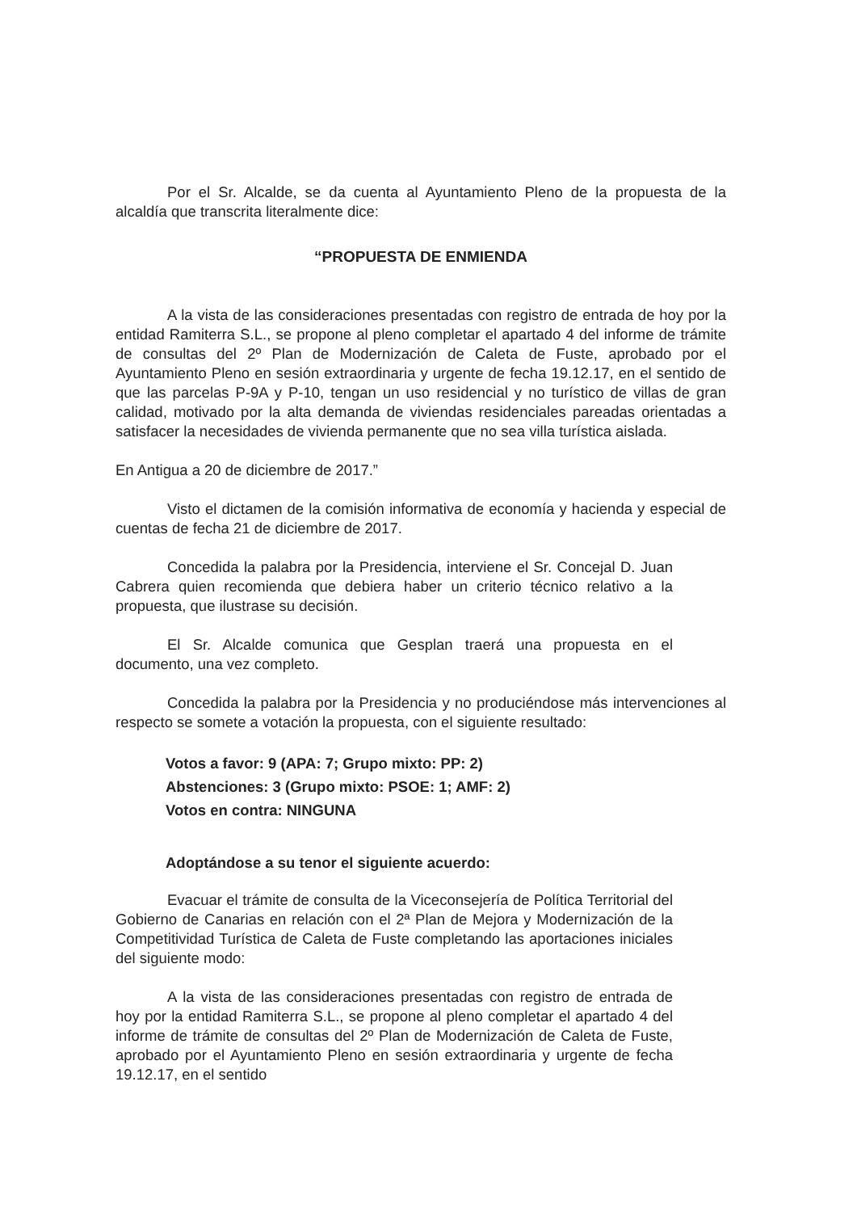Por el Sr. Alcalde, se da cuenta al Ayuntamiento Pleno de la propuesta de la alcaldía que transcrita literalmente dice:
“PROPUESTA DE ENMIENDA
A la vista de las consideraciones presentadas con registro de entrada de hoy por la entidad Ramiterra S.L., se propone al pleno completar el apartado 4 del informe de trámite de consultas del 2º Plan de Modernización de Caleta de Fuste, aprobado por el Ayuntamiento Pleno en sesión extraordinaria y urgente de fecha 19.12.17, en el sentido de que las parcelas P-9A y P-10, tengan un uso residencial y no turístico de villas de gran calidad, motivado por la alta demanda de viviendas residenciales pareadas orientadas a satisfacer la necesidades de vivienda permanente que no sea villa turística aislada.
En Antigua a 20 de diciembre de 2017.”
Visto el dictamen de la comisión informativa de economía y hacienda y especial de cuentas de fecha 21 de diciembre de 2017.
Concedida la palabra por la Presidencia, interviene el Sr. Concejal D. Juan Cabrera quien recomienda que debiera haber un criterio técnico relativo a la propuesta, que ilustrase su decisión.
El Sr. Alcalde comunica que Gesplan traerá una propuesta en el documento, una vez completo.
Concedida la palabra por la Presidencia y no produciéndose más intervenciones al respecto se somete a votación la propuesta, con el siguiente resultado:
Votos a favor: 9 (APA: 7; Grupo mixto: PP: 2)
Abstenciones: 3 (Grupo mixto: PSOE: 1; AMF: 2)
Votos en contra: NINGUNA
Adoptándose a su tenor el siguiente acuerdo:
Evacuar el trámite de consulta de la Viceconsejería de Política Territorial del Gobierno de Canarias en relación con el 2ª Plan de Mejora y Modernización de la Competitividad Turística de Caleta de Fuste completando las aportaciones iniciales del siguiente modo:
A la vista de las consideraciones presentadas con registro de entrada de hoy por la entidad Ramiterra S.L., se propone al pleno completar el apartado 4 del informe de trámite de consultas del 2º Plan de Modernización de Caleta de Fuste, aprobado por el Ayuntamiento Pleno en sesión extraordinaria y urgente de fecha 19.12.17, en el sentido